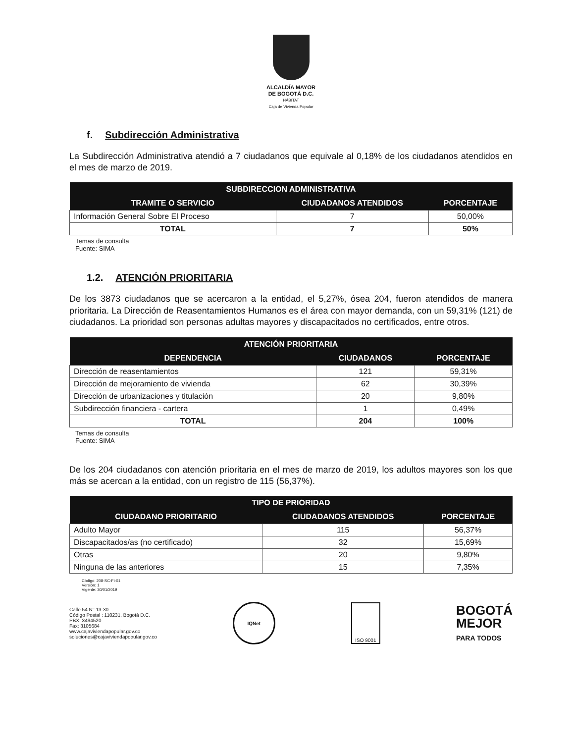ALCALDÍA MAYOR
DE BOGOTÁ D.C.
HÁBITAT
Caja de Vivienda Popular
f. Subdirección Administrativa
La Subdirección Administrativa atendió a 7 ciudadanos que equivale al 0,18% de los ciudadanos atendidos en el mes de marzo de 2019.
| SUBDIRECCION ADMINISTRATIVA | | |
| --- | --- | --- |
| TRAMITE O SERVICIO | CIUDADANOS ATENDIDOS | PORCENTAJE |
| Información General Sobre El Proceso | 7 | 50,00% |
| TOTAL | 7 | 50% |
Temas de consulta
Fuente: SIMA
1.2. ATENCIÓN PRIORITARIA
De los 3873 ciudadanos que se acercaron a la entidad, el 5,27%, ósea 204, fueron atendidos de manera prioritaria. La Dirección de Reasentamientos Humanos es el área con mayor demanda, con un 59,31% (121) de ciudadanos. La prioridad son personas adultas mayores y discapacitados no certificados, entre otros.
| ATENCIÓN PRIORITARIA | | |
| --- | --- | --- |
| DEPENDENCIA | CIUDADANOS | PORCENTAJE |
| Dirección de reasentamientos | 121 | 59,31% |
| Dirección de mejoramiento de vivienda | 62 | 30,39% |
| Dirección de urbanizaciones y titulación | 20 | 9,80% |
| Subdirección financiera - cartera | 1 | 0,49% |
| TOTAL | 204 | 100% |
Temas de consulta
Fuente: SIMA
De los 204 ciudadanos con atención prioritaria en el mes de marzo de 2019, los adultos mayores son los que más se acercan a la entidad, con un registro de 115 (56,37%).
| TIPO DE PRIORIDAD | | |
| --- | --- | --- |
| CIUDADANO PRIORITARIO | CIUDADANOS ATENDIDOS | PORCENTAJE |
| Adulto Mayor | 115 | 56,37% |
| Discapacitados/as (no certificado) | 32 | 15,69% |
| Otras | 20 | 9,80% |
| Ninguna de las anteriores | 15 | 7,35% |
Código: 208-SC-Ft-01
Versión: 1
Vigente: 30/01/2019
Calle 54 N° 13-30
Código Postal : 110231, Bogotá D.C.
PBX: 3494520
Fax: 3105684
www.cajaviviendapopular.gov.co
soluciones@cajaviviendapopular.gov.co
IQNet ISO 9001
BOGOTÁ
MEJOR
PARA TODOS